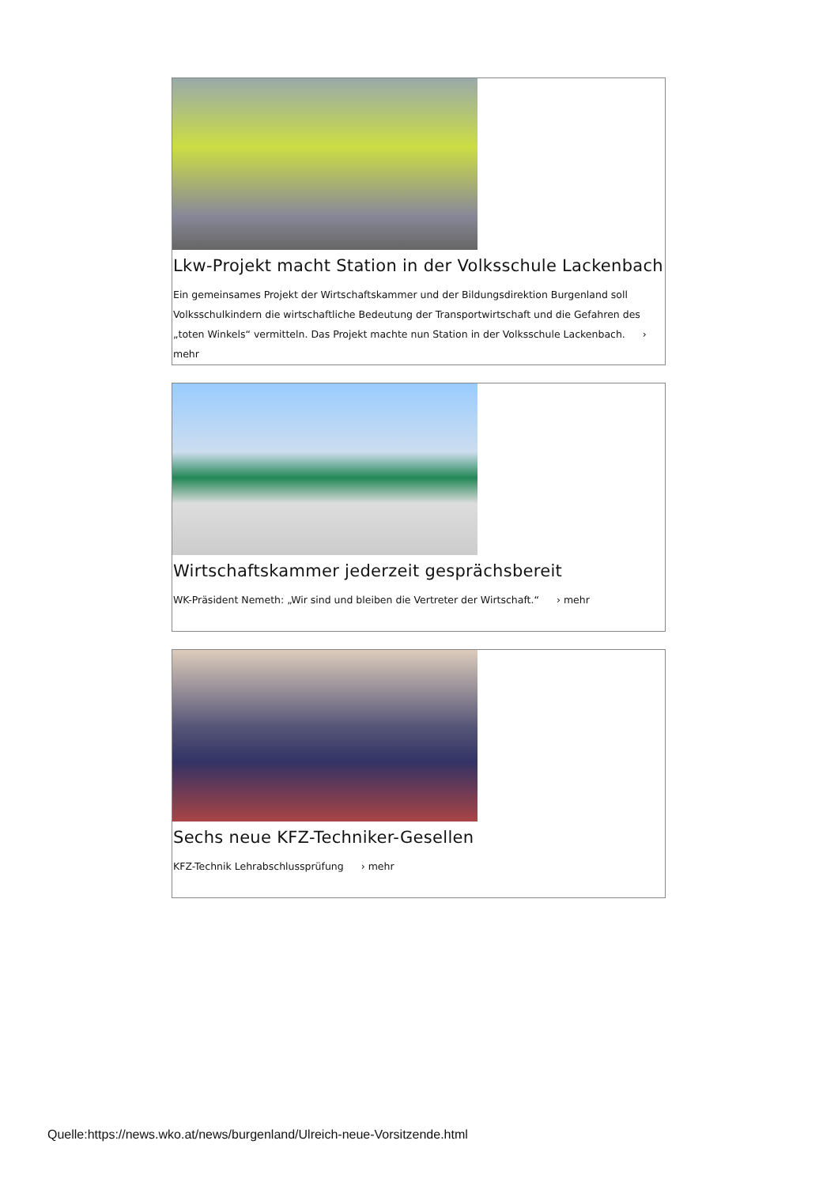Lkw-Projekt macht Station in der Volksschule Lackenbach
Ein gemeinsames Projekt der Wirtschaftskammer und der Bildungsdirektion Burgenland soll Volksschulkindern die wirtschaftliche Bedeutung der Transportwirtschaft und die Gefahren des „toten Winkels“ vermitteln. Das Projekt machte nun Station in der Volksschule Lackenbach. › mehr
Wirtschaftskammer jederzeit gesprächsbereit
WK-Präsident Nemeth: „Wir sind und bleiben die Vertreter der Wirtschaft.“ › mehr
Sechs neue KFZ-Techniker-Gesellen
KFZ-Technik Lehrabschlussprüfung › mehr
Quelle:https://news.wko.at/news/burgenland/Ulreich-neue-Vorsitzende.html